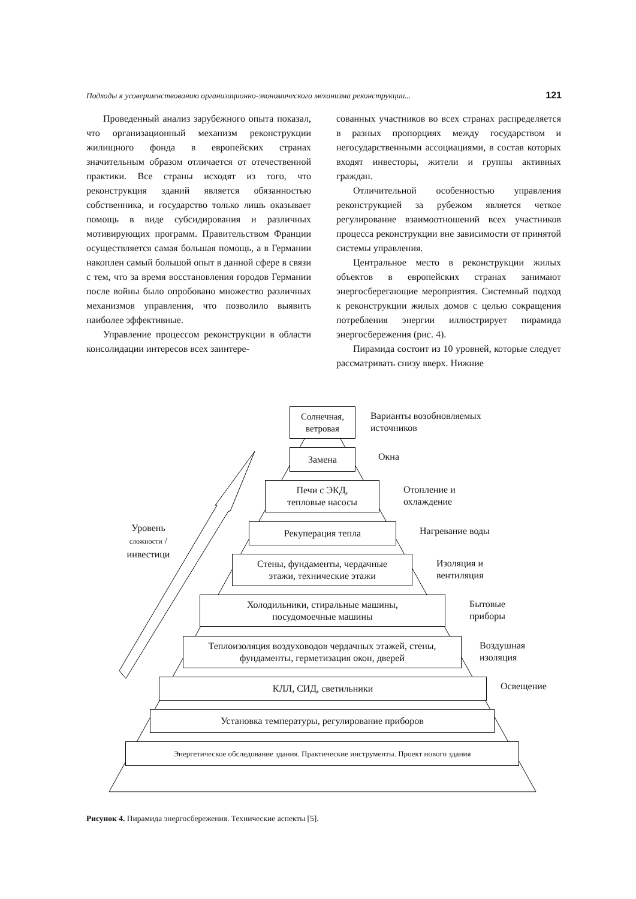Подходы к усовершенствованию организационно-экономического механизма реконструкции... 121
Проведенный анализ зарубежного опыта показал, что организационный механизм реконструкции жилищного фонда в европейских странах значительным образом отличается от отечественной практики. Все страны исходят из того, что реконструкция зданий является обязанностью собственника, и государство только лишь оказывает помощь в виде субсидирования и различных мотивирующих программ. Правительством Франции осуществляется самая большая помощь, а в Германии накоплен самый большой опыт в данной сфере в связи с тем, что за время восстановления городов Германии после войны было опробовано множество различных механизмов управления, что позволило выявить наиболее эффективные.
Управление процессом реконструкции в области консолидации интересов всех заинтере-
сованных участников во всех странах распределяется в разных пропорциях между государством и негосударственными ассоциациями, в состав которых входят инвесторы, жители и группы активных граждан.
Отличительной особенностью управления реконструкцией за рубежом является четкое регулирование взаимоотношений всех участников процесса реконструкции вне зависимости от принятой системы управления.
Центральное место в реконструкции жилых объектов в европейских странах занимают энергосберегающие мероприятия. Системный подход к реконструкции жилых домов с целью сокращения потребления энергии иллюстрирует пирамида энергосбережения (рис. 4).
Пирамида состоит из 10 уровней, которые следует рассматривать снизу вверх. Нижние
Солнечная,
ветровая
Варианты возобновляемых
источников
Замена
Окна
Печи с ЭКД,
тепловые насосы
Отопление и
охлаждение
Уровень сложности / инвестици
Рекуперация тепла
Нагревание воды
Стены, фундаменты, чердачные
этажи, технические этажи
Изоляция и
вентиляция
Холодильники, стиральные машины,
посудомоечные машины
Бытовые
приборы
Теплоизоляция воздуховодов чердачных этажей, стены,
фундаменты, герметизация окон, дверей
Воздушная
изоляция
КЛЛ, СИД, светильники
Освещение
Установка температуры, регулирование приборов
Энергетическое обследование здания. Практические инструменты. Проект нового здания
Рисунок 4. Пирамида энергосбережения. Технические аспекты [5].